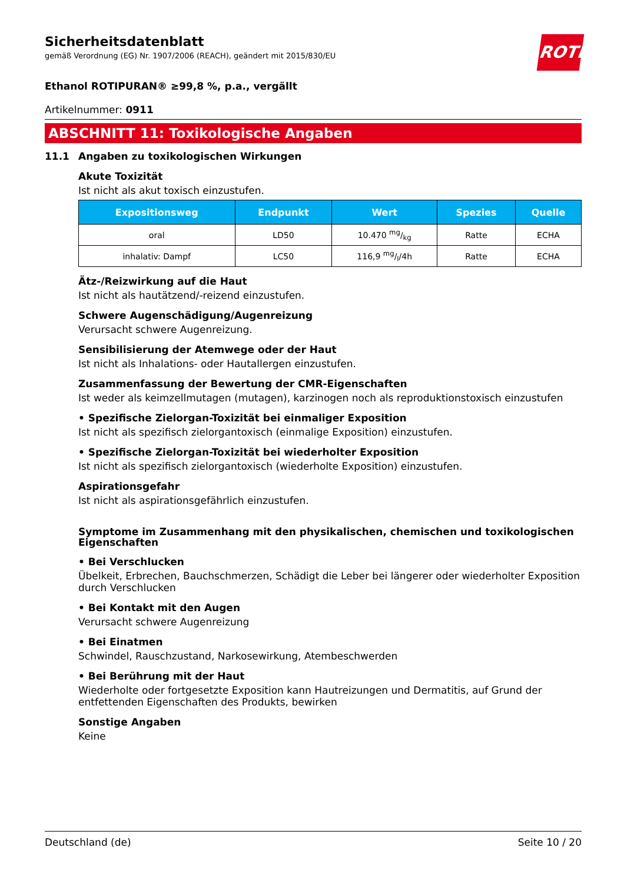ROTH
Sicherheitsdatenblatt
gemäß Verordnung (EG) Nr. 1907/2006 (REACH), geändert mit 2015/830/EU
Ethanol ROTIPURAN® ≥99,8 %, p.a., vergällt
Artikelnummer: 0911
ABSCHNITT 11: Toxikologische Angaben
11.1 Angaben zu toxikologischen Wirkungen
Akute Toxizität
Ist nicht als akut toxisch einzustufen.
| Expositionsweg | Endpunkt | Wert | Spezies | Quelle |
| --- | --- | --- | --- | --- |
| oral | LD50 | 10.470 mg/kg | Ratte | ECHA |
| inhalativ: Dampf | LC50 | 116,9 mg/l/4h | Ratte | ECHA |
Ätz-/Reizwirkung auf die Haut
Ist nicht als hautätzend/-reizend einzustufen.
Schwere Augenschädigung/Augenreizung
Verursacht schwere Augenreizung.
Sensibilisierung der Atemwege oder der Haut
Ist nicht als Inhalations- oder Hautallergen einzustufen.
Zusammenfassung der Bewertung der CMR-Eigenschaften
Ist weder als keimzellmutagen (mutagen), karzinogen noch als reproduktionstoxisch einzustufen
• Spezifische Zielorgan-Toxizität bei einmaliger Exposition
Ist nicht als spezifisch zielorgantoxisch (einmalige Exposition) einzustufen.
• Spezifische Zielorgan-Toxizität bei wiederholter Exposition
Ist nicht als spezifisch zielorgantoxisch (wiederholte Exposition) einzustufen.
Aspirationsgefahr
Ist nicht als aspirationsgefährlich einzustufen.
Symptome im Zusammenhang mit den physikalischen, chemischen und toxikologischen Eigenschaften
• Bei Verschlucken
Übelkeit, Erbrechen, Bauchschmerzen, Schädigt die Leber bei längerer oder wiederholter Exposition durch Verschlucken
• Bei Kontakt mit den Augen
Verursacht schwere Augenreizung
• Bei Einatmen
Schwindel, Rauschzustand, Narkosewirkung, Atembeschwerden
• Bei Berührung mit der Haut
Wiederholte oder fortgesetzte Exposition kann Hautreizungen und Dermatitis, auf Grund der entfettenden Eigenschaften des Produkts, bewirken
Sonstige Angaben
Keine
Deutschland (de) Seite 10 / 20